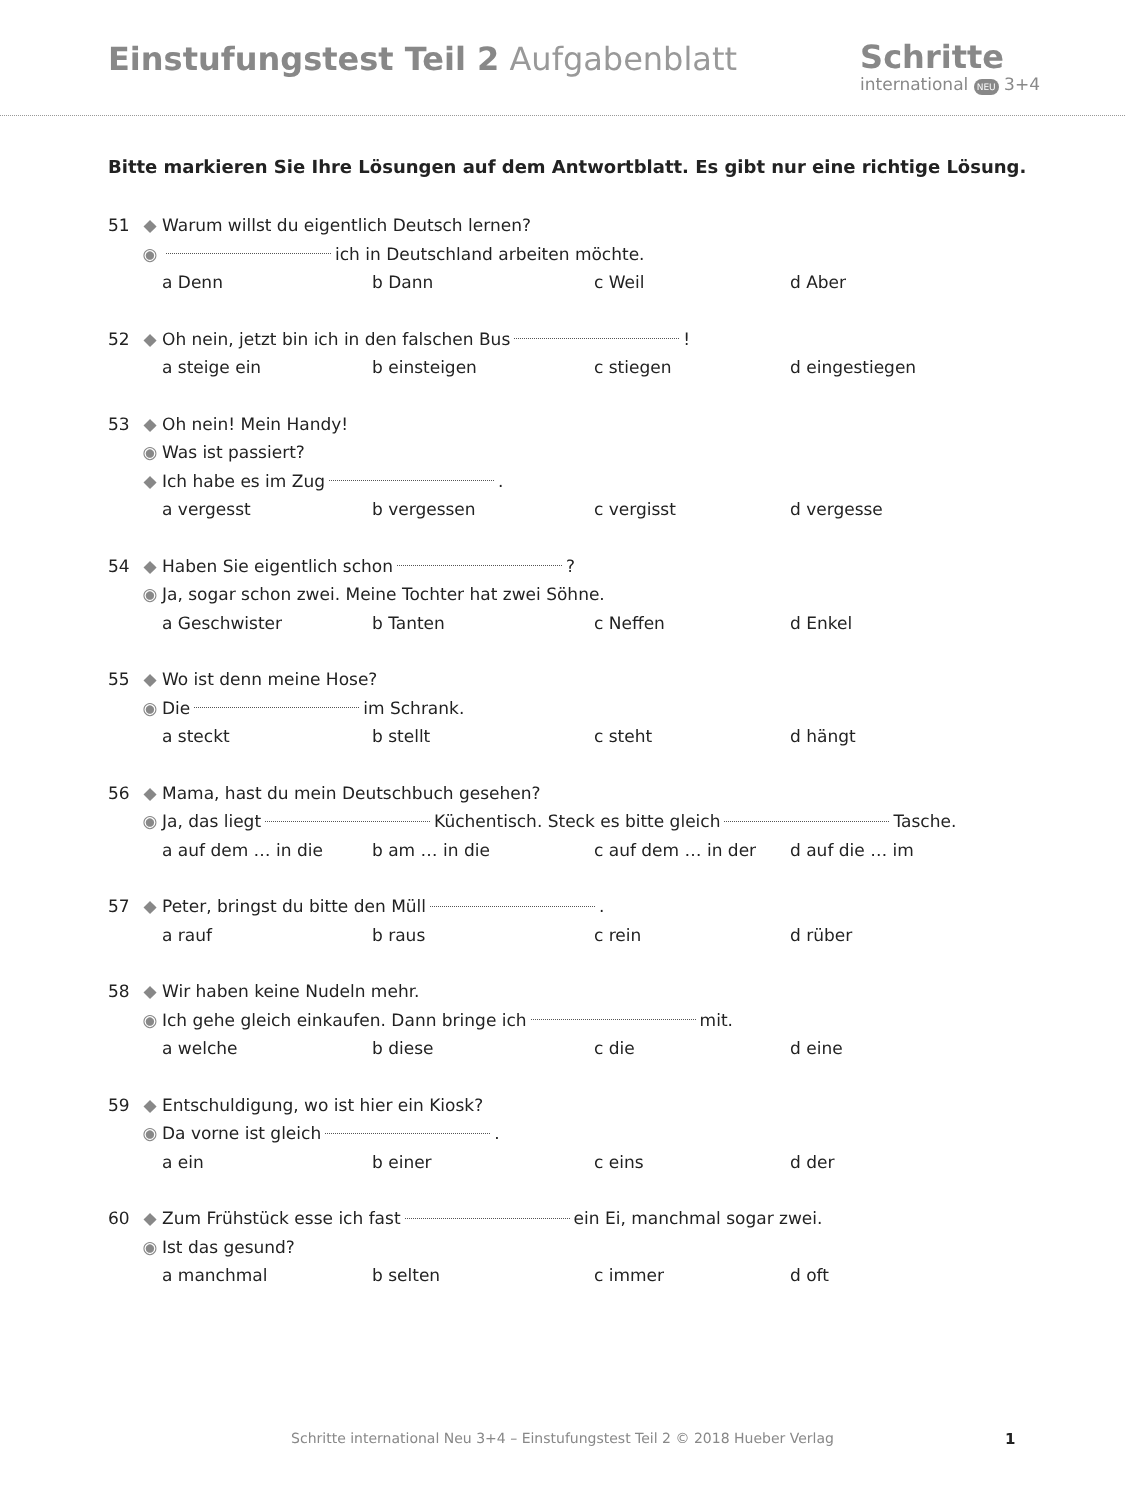Einstufungstest Teil 2 Aufgabenblatt
Schritte
international NEU 3+4
Bitte markieren Sie Ihre Lösungen auf dem Antwortblatt. Es gibt nur eine richtige Lösung.
51 ◆ Warum willst du eigentlich Deutsch lernen?
◉ ich in Deutschland arbeiten möchte.
a Denn b Dann c Weil d Aber
52 ◆ Oh nein, jetzt bin ich in den falschen Bus !
a steige ein b einsteigen c stiegen d eingestiegen
53 ◆ Oh nein! Mein Handy!
◉ Was ist passiert?
◆ Ich habe es im Zug .
a vergesst b vergessen c vergisst d vergesse
54 ◆ Haben Sie eigentlich schon ?
◉ Ja, sogar schon zwei. Meine Tochter hat zwei Söhne.
a Geschwister b Tanten c Neffen d Enkel
55 ◆ Wo ist denn meine Hose?
◉ Die im Schrank.
a steckt b stellt c steht d hängt
56 ◆ Mama, hast du mein Deutschbuch gesehen?
◉ Ja, das liegt Küchentisch. Steck es bitte gleich Tasche.
a auf dem … in die b am … in die c auf dem … in der d auf die … im
57 ◆ Peter, bringst du bitte den Müll .
a rauf b raus c rein d rüber
58 ◆ Wir haben keine Nudeln mehr.
◉ Ich gehe gleich einkaufen. Dann bringe ich mit.
a welche b diese c die d eine
59 ◆ Entschuldigung, wo ist hier ein Kiosk?
◉ Da vorne ist gleich .
a ein b einer c eins d der
60 ◆ Zum Frühstück esse ich fast ein Ei, manchmal sogar zwei.
◉ Ist das gesund?
a manchmal b selten c immer d oft
Schritte international Neu 3+4 – Einstufungstest Teil 2 © 2018 Hueber Verlag 1